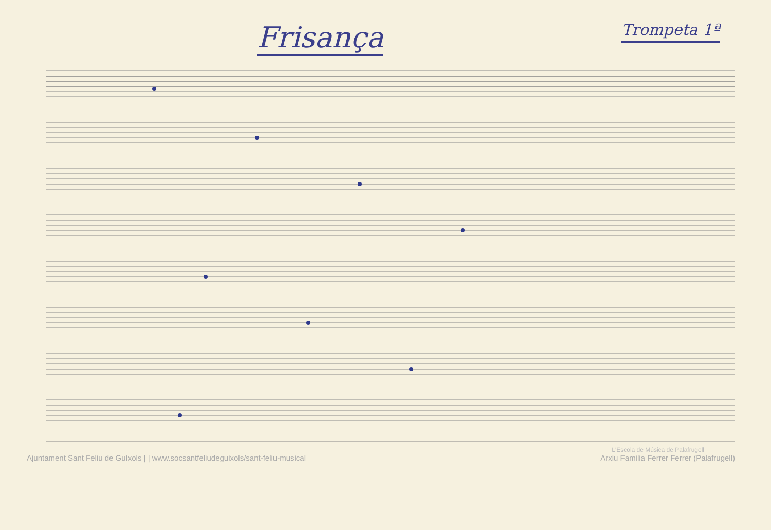Frisança
Trompeta 1ª
L'Escola de Música de Palafrugell
Ajuntament Sant Feliu de Guíxols | | www.socsantfeliudeguixols/sant-feliu-musical Arxiu Familia Ferrer Ferrer (Palafrugell)